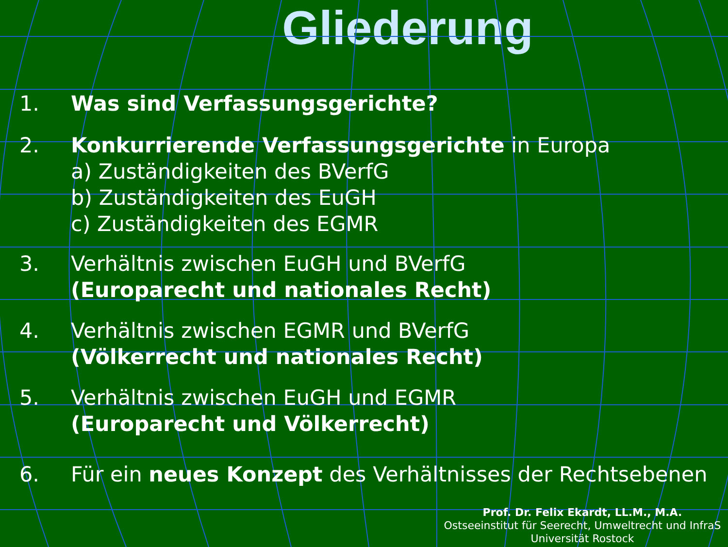Gliederung
1. Was sind Verfassungsgerichte?
2. Konkurrierende Verfassungsgerichte in Europa
a) Zuständigkeiten des BVerfG
b) Zuständigkeiten des EuGH
c) Zuständigkeiten des EGMR
3. Verhältnis zwischen EuGH und BVerfG
(Europarecht und nationales Recht)
4. Verhältnis zwischen EGMR und BVerfG
(Völkerrecht und nationales Recht)
5. Verhältnis zwischen EuGH und EGMR
(Europarecht und Völkerrecht)
6. Für ein neues Konzept des Verhältnisses der Rechtsebenen
Prof. Dr. Felix Ekardt, LL.M., M.A.
Ostseeinstitut für Seerecht, Umweltrecht und InfraS
Universität Rostock